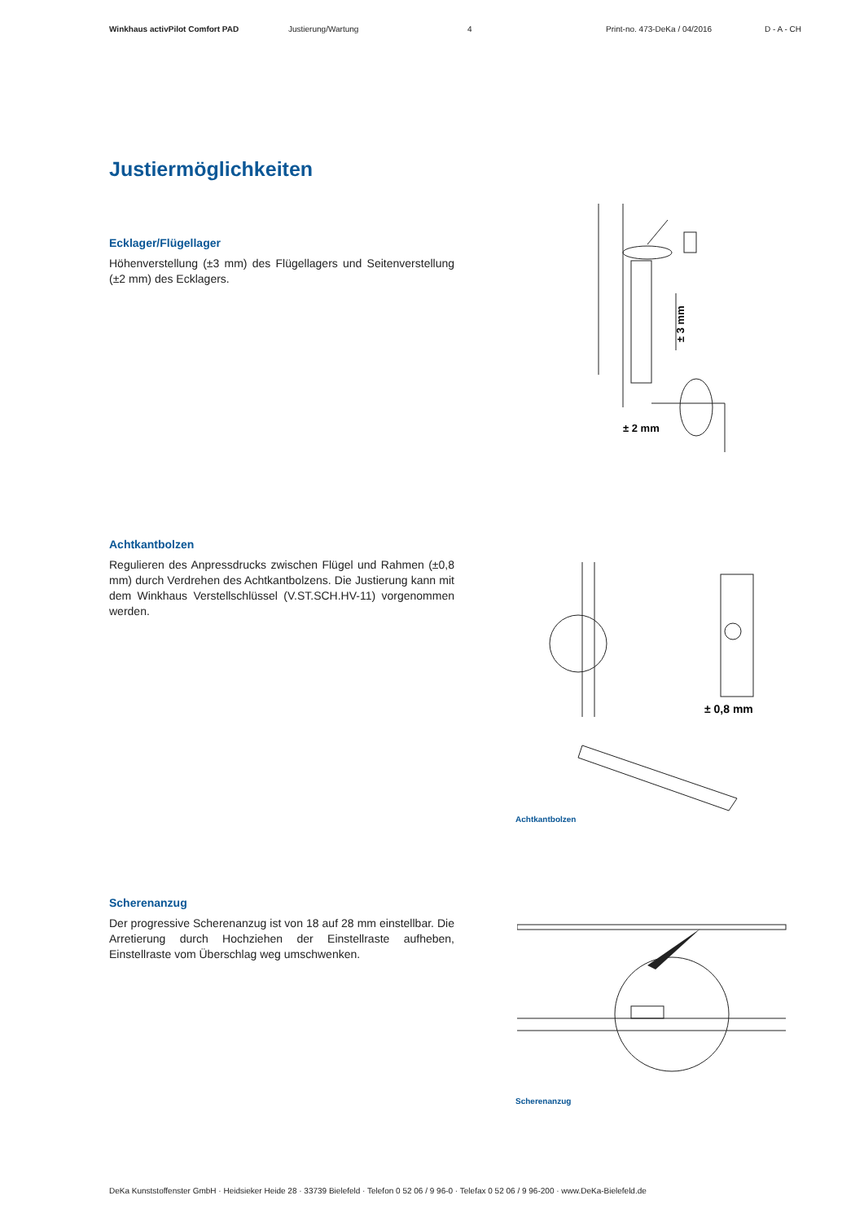Winkhaus activPilot Comfort PAD Justierung/Wartung 4 Print-no. 473-DeKa / 04/2016 D - A - CH
Justiermöglichkeiten
Ecklager/Flügellager
Höhenverstellung (±3 mm) des Flügellagers und Seitenverstellung (±2 mm) des Ecklagers.
± 3 mm
± 2 mm
Achtkantbolzen
Regulieren des Anpressdrucks zwischen Flügel und Rahmen (±0,8 mm) durch Verdrehen des Achtkantbolzens. Die Justierung kann mit dem Winkhaus Verstellschlüssel (V.ST.SCH.HV-11) vorgenommen werden.
± 0,8 mm
Achtkantbolzen
Scherenanzug
Der progressive Scherenanzug ist von 18 auf 28 mm einstell­bar. Die Arretierung durch Hochziehen der Einstellraste aufhe­ben, Einstellraste vom Überschlag weg umschwenken.
Scherenanzug
DeKa Kunststoffenster GmbH · Heidsieker Heide 28 · 33739 Bielefeld · Telefon 0 52 06 / 9 96-0 · Telefax 0 52 06 / 9 96-200 · www.DeKa-Bielefeld.de